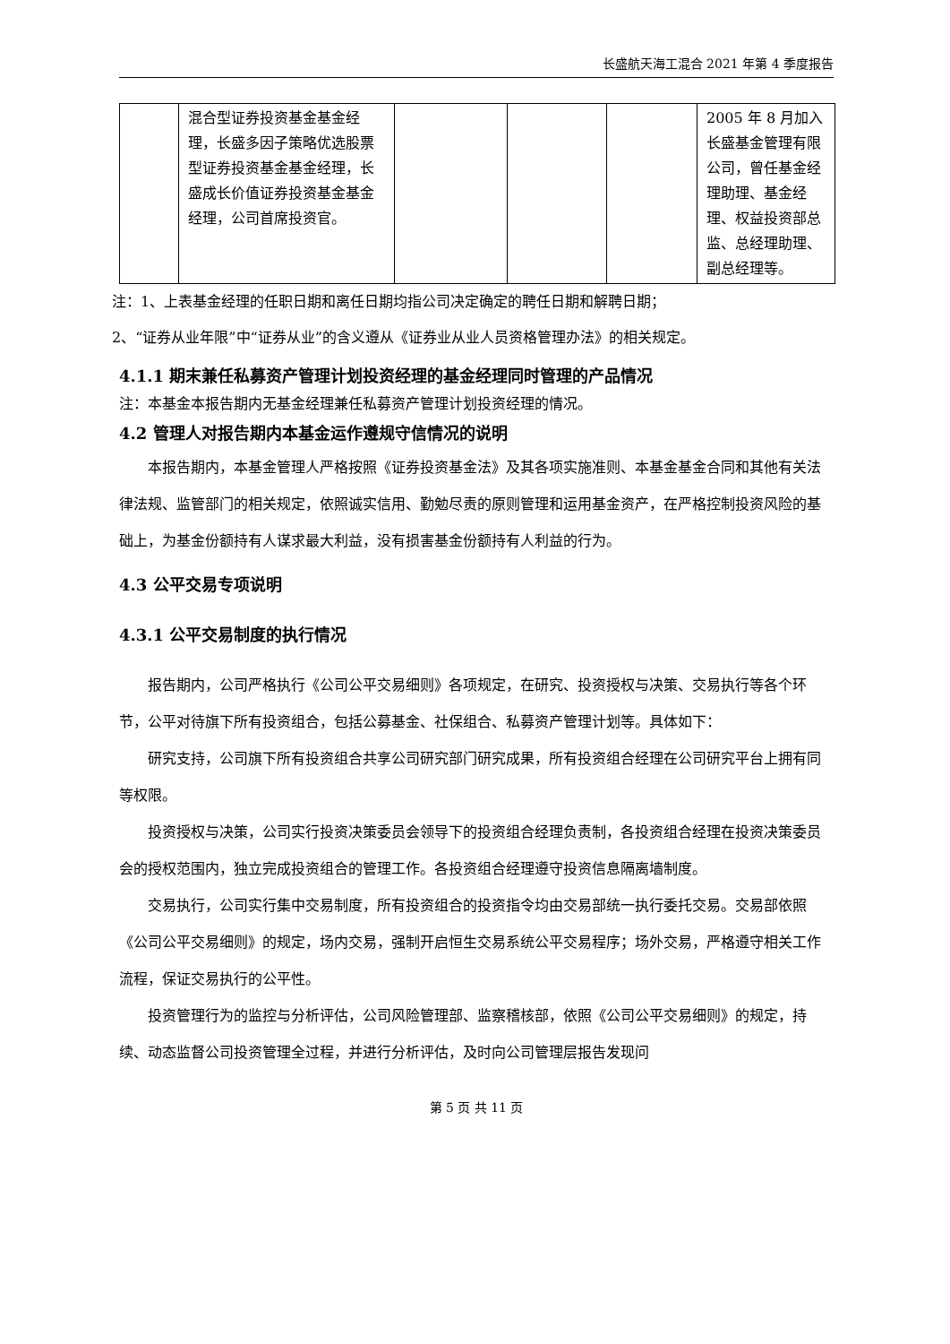长盛航天海工混合 2021 年第 4 季度报告
| | 混合型证券投资基金基金经理，长盛多因子策略优选股票型证券投资基金基金经理，长盛成长价值证券投资基金基金经理，公司首席投资官。 | | | | 2005 年 8 月加入长盛基金管理有限公司，曾任基金经理助理、基金经理、权益投资部总监、总经理助理、副总经理等。 |
注：1、上表基金经理的任职日期和离任日期均指公司决定确定的聘任日期和解聘日期；
2、“证券从业年限”中“证券从业”的含义遵从《证券业从业人员资格管理办法》的相关规定。
4.1.1 期末兼任私募资产管理计划投资经理的基金经理同时管理的产品情况
注：本基金本报告期内无基金经理兼任私募资产管理计划投资经理的情况。
4.2 管理人对报告期内本基金运作遵规守信情况的说明
本报告期内，本基金管理人严格按照《证券投资基金法》及其各项实施准则、本基金基金合同和其他有关法律法规、监管部门的相关规定，依照诚实信用、勤勉尽责的原则管理和运用基金资产，在严格控制投资风险的基础上，为基金份额持有人谋求最大利益，没有损害基金份额持有人利益的行为。
4.3 公平交易专项说明
4.3.1 公平交易制度的执行情况
报告期内，公司严格执行《公司公平交易细则》各项规定，在研究、投资授权与决策、交易执行等各个环节，公平对待旗下所有投资组合，包括公募基金、社保组合、私募资产管理计划等。具体如下：
研究支持，公司旗下所有投资组合共享公司研究部门研究成果，所有投资组合经理在公司研究平台上拥有同等权限。
投资授权与决策，公司实行投资决策委员会领导下的投资组合经理负责制，各投资组合经理在投资决策委员会的授权范围内，独立完成投资组合的管理工作。各投资组合经理遵守投资信息隔离墙制度。
交易执行，公司实行集中交易制度，所有投资组合的投资指令均由交易部统一执行委托交易。交易部依照《公司公平交易细则》的规定，场内交易，强制开启恒生交易系统公平交易程序；场外交易，严格遵守相关工作流程，保证交易执行的公平性。
投资管理行为的监控与分析评估，公司风险管理部、监察稽核部，依照《公司公平交易细则》的规定，持续、动态监督公司投资管理全过程，并进行分析评估，及时向公司管理层报告发现问
第 5 页 共 11 页